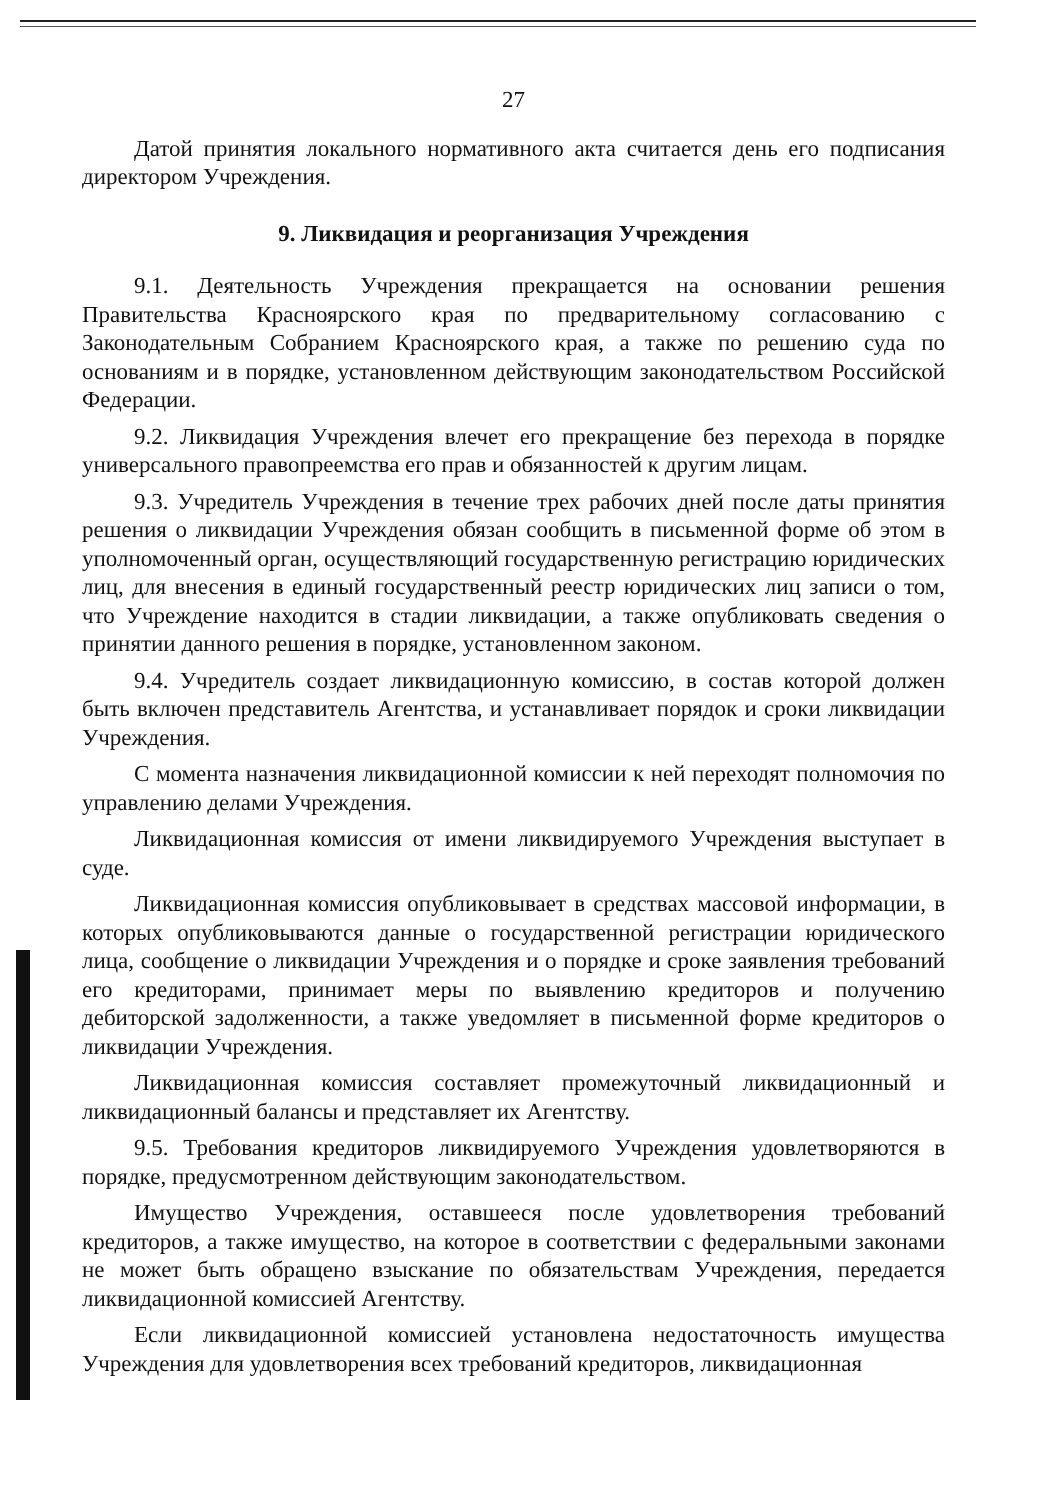27
Датой принятия локального нормативного акта считается день его подписания директором Учреждения.
9. Ликвидация и реорганизация Учреждения
9.1. Деятельность Учреждения прекращается на основании решения Правительства Красноярского края по предварительному согласованию с Законодательным Собранием Красноярского края, а также по решению суда по основаниям и в порядке, установленном действующим законодательством Российской Федерации.
9.2. Ликвидация Учреждения влечет его прекращение без перехода в порядке универсального правопреемства его прав и обязанностей к другим лицам.
9.3. Учредитель Учреждения в течение трех рабочих дней после даты принятия решения о ликвидации Учреждения обязан сообщить в письменной форме об этом в уполномоченный орган, осуществляющий государственную регистрацию юридических лиц, для внесения в единый государственный реестр юридических лиц записи о том, что Учреждение находится в стадии ликвидации, а также опубликовать сведения о принятии данного решения в порядке, установленном законом.
9.4. Учредитель создает ликвидационную комиссию, в состав которой должен быть включен представитель Агентства, и устанавливает порядок и сроки ликвидации Учреждения.
С момента назначения ликвидационной комиссии к ней переходят полномочия по управлению делами Учреждения.
Ликвидационная комиссия от имени ликвидируемого Учреждения выступает в суде.
Ликвидационная комиссия опубликовывает в средствах массовой информации, в которых опубликовываются данные о государственной регистрации юридического лица, сообщение о ликвидации Учреждения и о порядке и сроке заявления требований его кредиторами, принимает меры по выявлению кредиторов и получению дебиторской задолженности, а также уведомляет в письменной форме кредиторов о ликвидации Учреждения.
Ликвидационная комиссия составляет промежуточный ликвидационный и ликвидационный балансы и представляет их Агентству.
9.5. Требования кредиторов ликвидируемого Учреждения удовлетворяются в порядке, предусмотренном действующим законодательством.
Имущество Учреждения, оставшееся после удовлетворения требований кредиторов, а также имущество, на которое в соответствии с федеральными законами не может быть обращено взыскание по обязательствам Учреждения, передается ликвидационной комиссией Агентству.
Если ликвидационной комиссией установлена недостаточность имущества Учреждения для удовлетворения всех требований кредиторов, ликвидационная